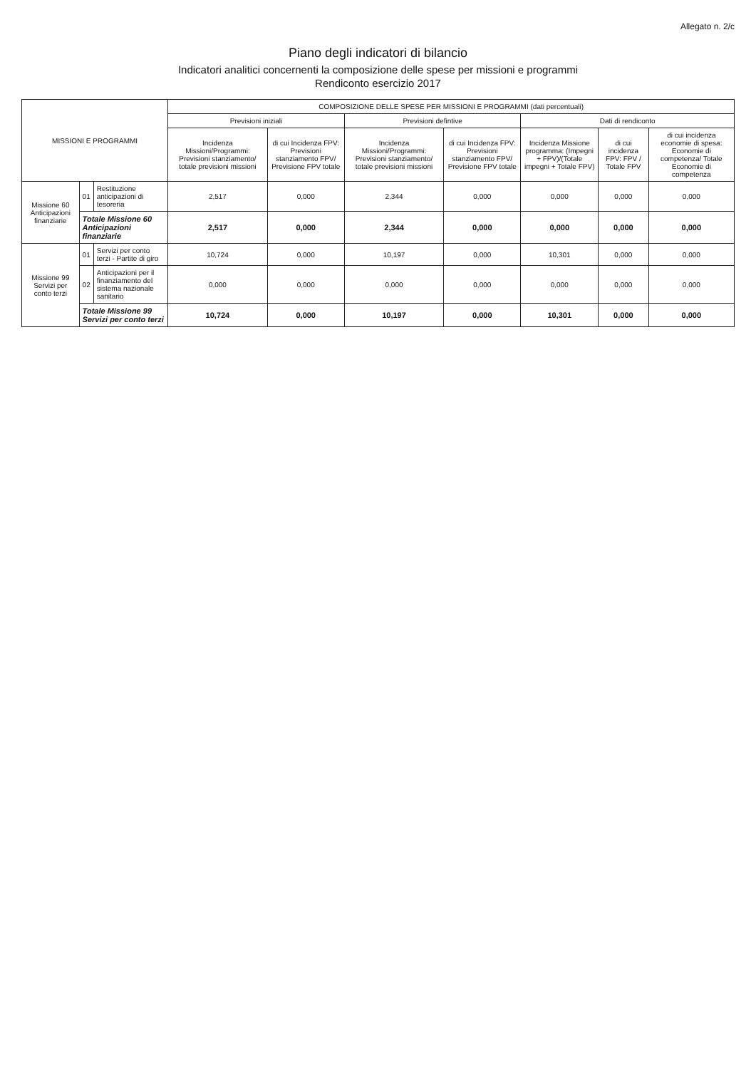Allegato n. 2/c
Piano degli indicatori di bilancio
Indicatori analitici concernenti la composizione delle spese per missioni e programmi
Rendiconto esercizio 2017
| MISSIONI E PROGRAMMI | | | COMPOSIZIONE DELLE SPESE PER MISSIONI E PROGRAMMI (dati percentuali) | | | | | | |
| --- | --- | --- | --- | --- | --- | --- | --- | --- | --- |
| | | | Previsioni iniziali | | Previsioni defintive | | Dati di rendiconto | | |
| | | | Incidenza Missioni/Programmi: Previsioni stanziamento/ totale previsioni missioni | di cui Incidenza FPV: Previsioni stanziamento FPV/ Previsione FPV totale | Incidenza Missioni/Programmi: Previsioni stanziamento/ totale previsioni missioni | di cui Incidenza FPV: Previsioni stanziamento FPV/ Previsione FPV totale | Incidenza Missione programma: (Impegni + FPV)/(Totale impegni + Totale FPV) | di cui incidenza FPV: FPV / Totale FPV | di cui incidenza economie di spesa: Economie di competenza/ Totale Economie di competenza |
| Missione 60 Anticipazioni finanziarie | 01 | Restituzione anticipazioni di tesoreria | 2,517 | 0,000 | 2,344 | 0,000 | 0,000 | 0,000 | 0,000 |
| | Totale Missione 60 Anticipazioni finanziarie | | 2,517 | 0,000 | 2,344 | 0,000 | 0,000 | 0,000 | 0,000 |
| Missione 99 Servizi per conto terzi | 01 | Servizi per conto terzi - Partite di giro | 10,724 | 0,000 | 10,197 | 0,000 | 10,301 | 0,000 | 0,000 |
| | 02 | Anticipazioni per il finanziamento del sistema nazionale sanitario | 0,000 | 0,000 | 0,000 | 0,000 | 0,000 | 0,000 | 0,000 |
| | Totale Missione 99 Servizi per conto terzi | | 10,724 | 0,000 | 10,197 | 0,000 | 10,301 | 0,000 | 0,000 |